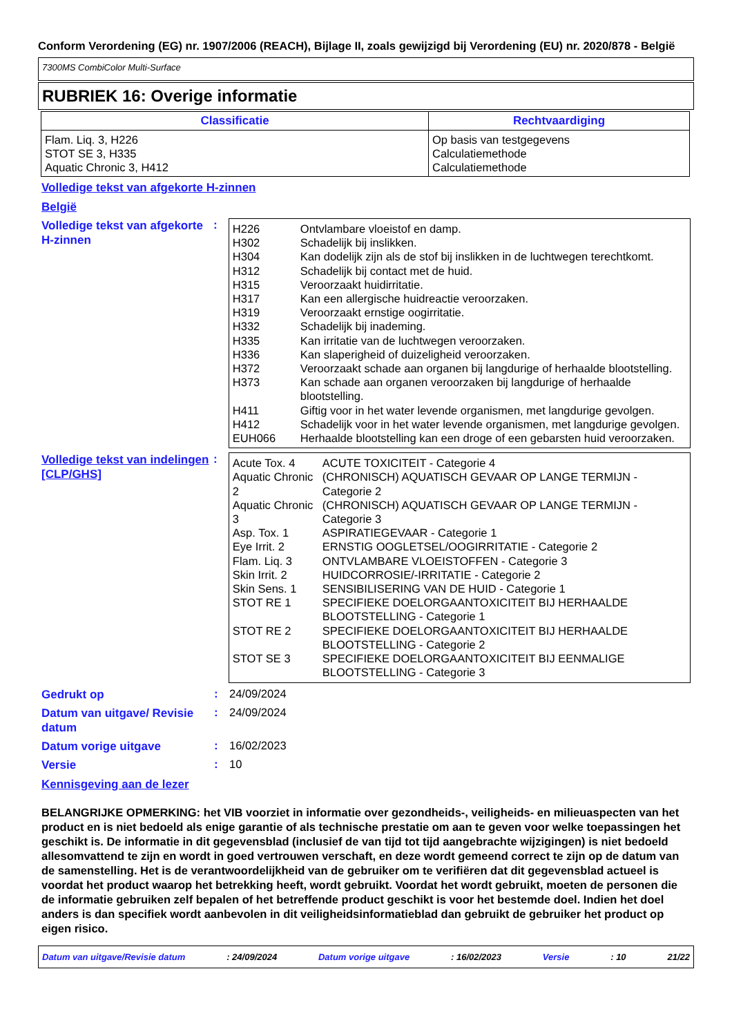Conform Verordening (EG) nr. 1907/2006 (REACH), Bijlage II, zoals gewijzigd bij Verordening (EU) nr. 2020/878 - België
7300MS CombiColor Multi-Surface
RUBRIEK 16: Overige informatie
| Classificatie | Rechtvaardiging |
| --- | --- |
| Flam. Liq. 3, H226 STOT SE 3, H335 Aquatic Chronic 3, H412 | Op basis van testgegevens Calculatiemethode Calculatiemethode |
Volledige tekst van afgekorte H-zinnen
België
Volledige tekst van afgekorte H-zinnen
:
| H226 | Ontvlambare vloeistof en damp. |
| H302 | Schadelijk bij inslikken. |
| H304 | Kan dodelijk zijn als de stof bij inslikken in de luchtwegen terechtkomt. |
| H312 | Schadelijk bij contact met de huid. |
| H315 | Veroorzaakt huidirritatie. |
| H317 | Kan een allergische huidreactie veroorzaken. |
| H319 | Veroorzaakt ernstige oogirritatie. |
| H332 | Schadelijk bij inademing. |
| H335 | Kan irritatie van de luchtwegen veroorzaken. |
| H336 | Kan slaperigheid of duizeligheid veroorzaken. |
| H372 | Veroorzaakt schade aan organen bij langdurige of herhaalde blootstelling. |
| H373 | Kan schade aan organen veroorzaken bij langdurige of herhaalde blootstelling. |
| H411 | Giftig voor in het water levende organismen, met langdurige gevolgen. |
| H412 | Schadelijk voor in het water levende organismen, met langdurige gevolgen. |
| EUH066 | Herhaalde blootstelling kan een droge of een gebarsten huid veroorzaken. |
Volledige tekst van indelingen [CLP/GHS]
:
| Acute Tox. 4 | ACUTE TOXICITEIT - Categorie 4 |
| Aquatic Chronic 2 | (CHRONISCH) AQUATISCH GEVAAR OP LANGE TERMIJN - Categorie 2 |
| Aquatic Chronic 3 | (CHRONISCH) AQUATISCH GEVAAR OP LANGE TERMIJN - Categorie 3 |
| Asp. Tox. 1 | ASPIRATIEGEVAAR - Categorie 1 |
| Eye Irrit. 2 | ERNSTIG OOGLETSEL/OOGIRRITATIE - Categorie 2 |
| Flam. Liq. 3 | ONTVLAMBARE VLOEISTOFFEN - Categorie 3 |
| Skin Irrit. 2 | HUIDCORROSIE/-IRRITATIE - Categorie 2 |
| Skin Sens. 1 | SENSIBILISERING VAN DE HUID - Categorie 1 |
| STOT RE 1 | SPECIFIEKE DOELORGAANTOXICITEIT BIJ HERHAALDE BLOOTSTELLING - Categorie 1 |
| STOT RE 2 | SPECIFIEKE DOELORGAANTOXICITEIT BIJ HERHAALDE BLOOTSTELLING - Categorie 2 |
| STOT SE 3 | SPECIFIEKE DOELORGAANTOXICITEIT BIJ EENMALIGE BLOOTSTELLING - Categorie 3 |
Gedrukt op
: 24/09/2024
Datum van uitgave/ Revisie datum
: 24/09/2024
Datum vorige uitgave
: 16/02/2023
Versie
: 10
Kennisgeving aan de lezer
BELANGRIJKE OPMERKING: het VIB voorziet in informatie over gezondheids-, veiligheids- en milieuaspecten van het product en is niet bedoeld als enige garantie of als technische prestatie om aan te geven voor welke toepassingen het geschikt is. De informatie in dit gegevensblad (inclusief de van tijd tot tijd aangebrachte wijzigingen) is niet bedoeld allesomvattend te zijn en wordt in goed vertrouwen verschaft, en deze wordt gemeend correct te zijn op de datum van de samenstelling. Het is de verantwoordelijkheid van de gebruiker om te verifiëren dat dit gegevensblad actueel is voordat het product waarop het betrekking heeft, wordt gebruikt. Voordat het wordt gebruikt, moeten de personen die de informatie gebruiken zelf bepalen of het betreffende product geschikt is voor het bestemde doel. Indien het doel anders is dan specifiek wordt aanbevolen in dit veiligheidsinformatieblad dan gebruikt de gebruiker het product op eigen risico.
Datum van uitgave/Revisie datum : 24/09/2024 Datum vorige uitgave : 16/02/2023 Versie : 10 21/22